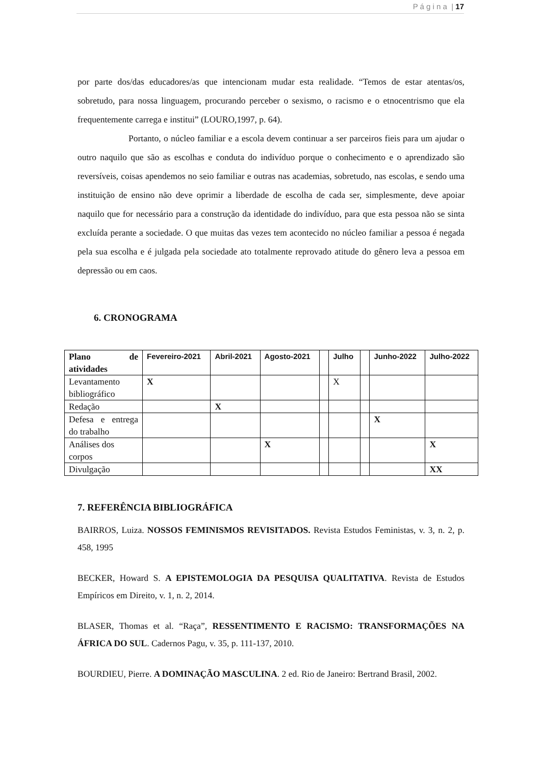P á g i n a | 17
por parte dos/das educadores/as que intencionam mudar esta realidade. “Temos de estar atentas/os, sobretudo, para nossa linguagem, procurando perceber o sexismo, o racismo e o etnocentrismo que ela frequentemente carrega e institui” (LOURO,1997, p. 64).
Portanto, o núcleo familiar e a escola devem continuar a ser parceiros fieis para um ajudar o outro naquilo que são as escolhas e conduta do indivíduo porque o conhecimento e o aprendizado são reversíveis, coisas apendemos no seio familiar e outras nas academias, sobretudo, nas escolas, e sendo uma instituição de ensino não deve oprimir a liberdade de escolha de cada ser, simplesmente, deve apoiar naquilo que for necessário para a construção da identidade do indivíduo, para que esta pessoa não se sinta excluída perante a sociedade. O que muitas das vezes tem acontecido no núcleo familiar a pessoa é negada pela sua escolha e é julgada pela sociedade ato totalmente reprovado atitude do gênero leva a pessoa em depressão ou em caos.
6. CRONOGRAMA
| Plano de atividades | Fevereiro-2021 | Abril-2021 | Agosto-2021 | | Julho | | Junho-2022 | Julho-2022 |
| --- | --- | --- | --- | --- | --- | --- | --- | --- |
| Levantamento bibliográfico | X | | | | X | | | |
| Redação | | X | | | | | | |
| Defesa e entrega do trabalho | | | | | | | X | |
| Análises dos corpos | | | X | | | | | X |
| Divulgação | | | | | | | | XX |
7. REFERÊNCIA BIBLIOGRÁFICA
BAIRROS, Luiza. NOSSOS FEMINISMOS REVISITADOS. Revista Estudos Feministas, v. 3, n. 2, p. 458, 1995
BECKER, Howard S. A EPISTEMOLOGIA DA PESQUISA QUALITATIVA. Revista de Estudos Empíricos em Direito, v. 1, n. 2, 2014.
BLASER, Thomas et al. “Raça”, RESSENTIMENTO E RACISMO: TRANSFORMAÇÕES NA ÁFRICA DO SUL. Cadernos Pagu, v. 35, p. 111-137, 2010.
BOURDIEU, Pierre. A DOMINAÇÃO MASCULINA. 2 ed. Rio de Janeiro: Bertrand Brasil, 2002.